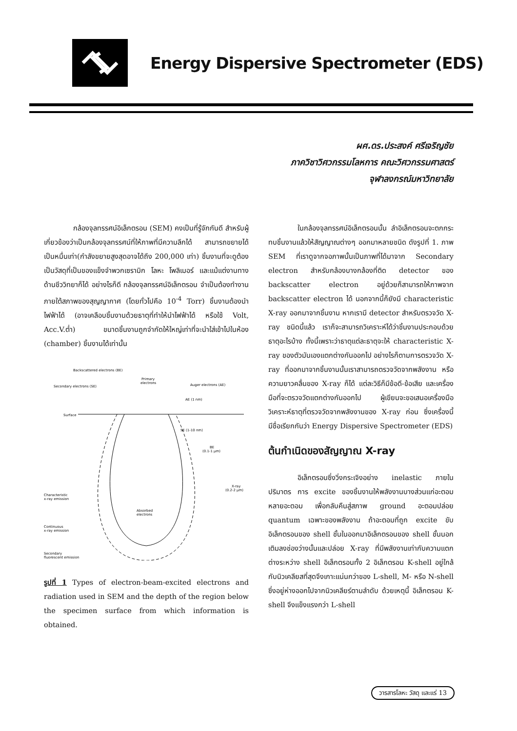Energy Dispersive Spectrometer (EDS)
ผศ.ดร.ประสงค์ ศรีเจริญชัย
ภาควิชาวิศวกรรมโลหการ คณะวิศวกรรมศาสตร์
จุฬาลงกรณ์มหาวิทยาลัย
กล้องจุลทรรศน์อิเล็กตรอน (SEM) คงเป็นที่รู้จักกันดี สำหรับผู้เกี่ยวข้องว่าเป็นกล้องจุลทรรศน์ที่ให้ภาพที่มีความลึกได้ สามารถขยายได้เป็นหมื่นเท่า(กำลังขยายสูงสุดอาจได้ถึง 200,000 เท่า) ชิ้นงานที่จะดูต้องเป็นวัสดุที่เป็นของแข็งจำพวกเซรามิก โลหะ โพลิเมอร์ และแม้แต่งานทางด้านชีววิทยาก็ได้ อย่างไรก็ดี กล้องจุลทรรศน์อิเล็กตรอน จำเป็นต้องทำงานภายใต้สภาพของสุญญากาศ (โดยทั่วไปคือ 10<sup>-4</sup> Torr) ชิ้นงานต้องนำไฟฟ้าได้ (อาจเคลือบชิ้นงานด้วยธาตุที่ทำให้นำไฟฟ้าได้ หรือใช้ Volt, Acc.V.ต่ำ) ขนาดชิ้นงานถูกจำกัดให้ใหญ่เท่าที่จะนำใส่เข้าไปในห้อง (chamber) ชิ้นงานได้เท่านั้น
Backscattered electrons (BE)
Secondary electrons (SE)
Primary
electrons
Auger electrons (AE)
AE (1 nm)
Surface
SE (1-10 nm)
BE
(0.1-1 µm)
X-ray
(0.2-2 µm)
Characteristic
x-ray emission
Continuous
x-ray emission
Secondary
fluorescent emission
Absorbed
electrons
รูปที่ 1 Types of electron-beam-excited electrons and radiation used in SEM and the depth of the region below the specimen surface from which information is obtained.
ในกล้องจุลทรรศน์อิเล็กตรอนนั้น ลำอิเล็กตรอนจะตกกระทบชิ้นงานแล้วให้สัญญาณต่างๆ ออกมาหลายชนิด ดังรูปที่ 1. ภาพ SEM ที่เราดูจากจอภาพนั้นเป็นภาพที่ได้มาจาก Secondary electron สำหรับกล้องบางกล้องที่ติด detector ของ backscatter electron อยู่ด้วยก็สามารถให้ภาพจาก backscatter electron ได้ นอกจากนี้ก็ยังมี characteristic X-ray ออกมาจากชิ้นงาน หากเรามี detector สำหรับตรวจวัด X-ray ชนิดนี้แล้ว เราก็จะสามารถวิเคราะห์ได้ว่าชิ้นงานประกอบด้วยธาตุอะไรบ้าง ทั้งนี้เพราะว่าธาตุแต่ละธาตุจะให้ characteristic X-ray ของตัวมันเองแตกต่างกันออกไป อย่างไรก็ตามการตรวจวัด X-ray ที่ออกมาจากชิ้นงานนั้นเราสามารถตรวจวัดจากพลังงาน หรือความยาวคลื่นของ X-ray ก็ได้ แต่ละวิธีก็มีข้อดี-ข้อเสีย และเครื่องมือที่จะตรวจวัดแตกต่างกันออกไป ผู้เขียนจะขอเสนอเครื่องมือวิเคราะห์ธาตุที่ตรวจวัดจากพลังงานของ X-ray ก่อน ซึ่งเครื่องนี้มีชื่อเรียกกันว่า Energy Dispersive Spectrometer (EDS)
ต้นกำเนิดของสัญญาณ X-ray
อิเล็กตรอนซึ่งวิ่งกระเจิงอย่าง inelastic ภายในปริมาตร การ excite ของชิ้นงานให้พลังงานบางส่วนแก่อะตอมหลายอะตอม เพื่อกลับคืนสู่สภาพ ground อะตอมปล่อย quantum เฉพาะของพลังงาน ถ้าอะตอมที่ถูก excite ขับอิเล็กตรอนของ shell ชั้นในออกมาอิเล็กตรอนของ shell ชั้นนอกเติมลงช่องว่างนั้นและปล่อย X-ray ที่มีพลังงานเท่ากับความแตกต่างระหว่าง shell อิเล็กตรอนทั้ง 2 อิเล็กตรอน K-shell อยู่ใกล้กับนิวเคลียสที่สุดจึงเกาะแน่นกว่าของ L-shell, M- หรือ N-shell ซึ่งอยู่ห่างออกไปจากนิวเคลียร์ตามลำดับ ด้วยเหตุนี้ อิเล็กตรอน K-shell จึงแข็งแรงกว่า L-shell
วารสารโลหะ วัสดุ และแร่ 13